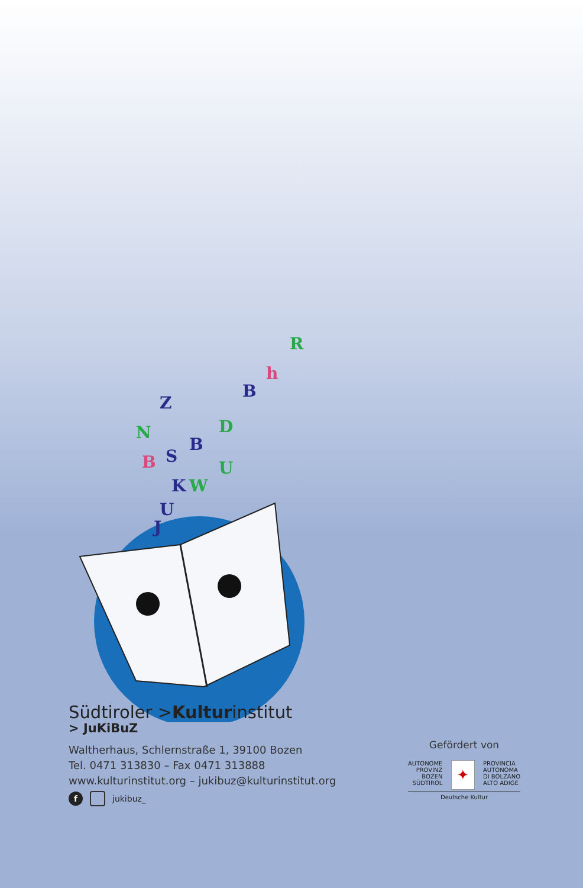N
Z
B
S
B
D
B
h
R
K
W
U
U
J
Südtiroler >Kulturinstitut
> JuKiBuZ
Waltherhaus, Schlernstraße 1, 39100 Bozen
Tel. 0471 313830 – Fax 0471 313888
www.kulturinstitut.org – jukibuz@kulturinstitut.org
f jukibuz_
Gefördert von
AUTONOME
PROVINZ
BOZEN
SÜDTIROL
✦
PROVINCIA
AUTONOMA
DI BOLZANO
ALTO ADIGE
Deutsche Kultur